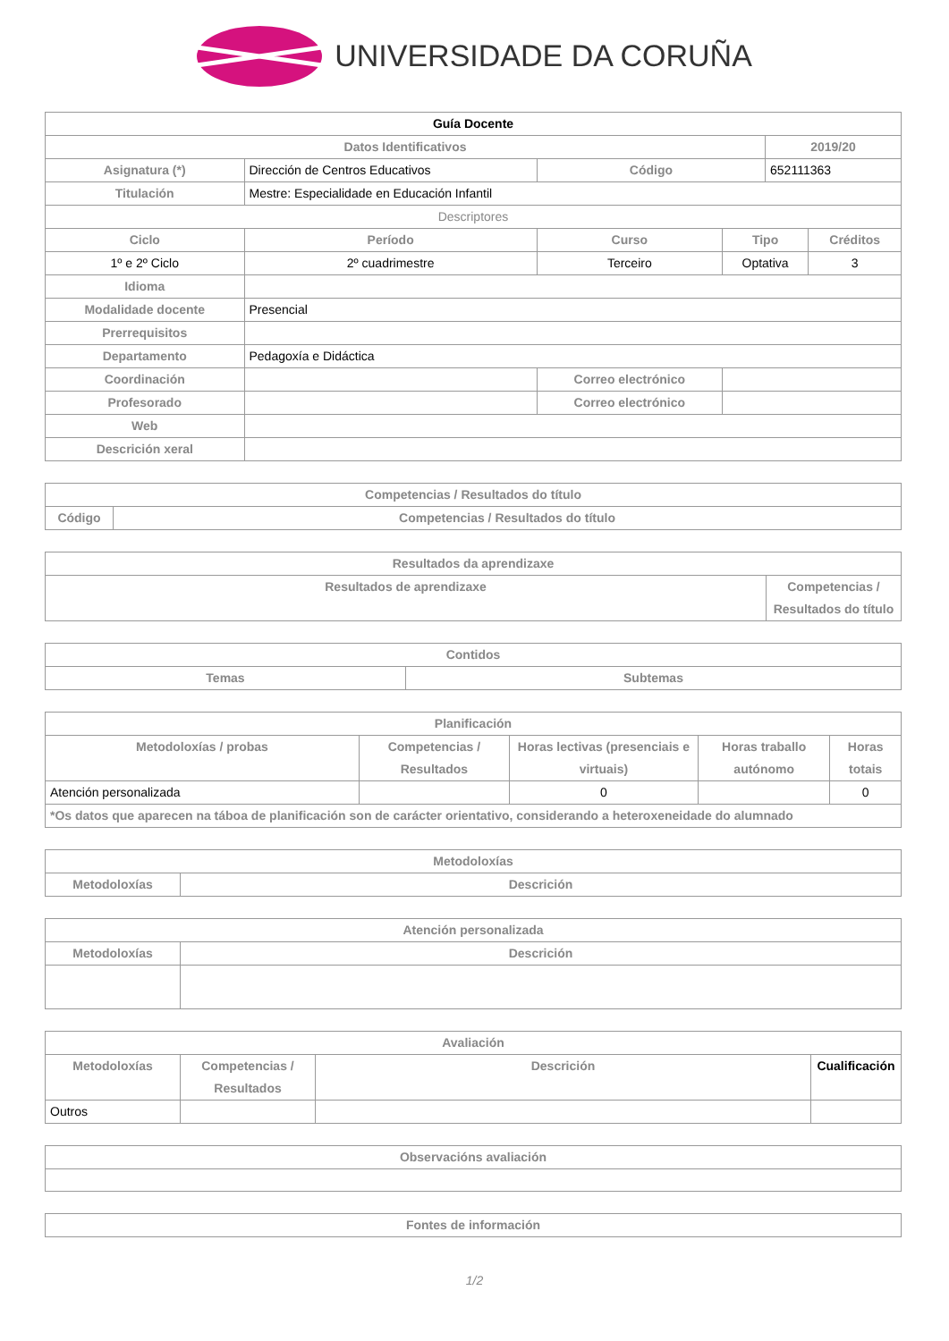UNIVERSIDADE DA CORUÑA
| Guía Docente | | | | | | |
| --- | --- | --- | --- | --- | --- | --- |
| Datos Identificativos | | | | | 2019/20 | |
| Asignatura (*) | Dirección de Centros Educativos | | Código | | 652111363 | |
| Titulación | Mestre: Especialidade en Educación Infantil | | | | | |
| Descriptores | | | | | | |
| Ciclo | Período | Curso | | Tipo | | Créditos |
| 1º e 2º Ciclo | 2º cuadrimestre | Terceiro | | Optativa | | 3 |
| Idioma | | | | | | |
| Modalidade docente | Presencial | | | | | |
| Prerrequisitos | | | | | | |
| Departamento | Pedagoxía e Didáctica | | | | | |
| Coordinación | | | Correo electrónico | | | |
| Profesorado | | | Correo electrónico | | | |
| Web | | | | | | |
| Descrición xeral | | | | | | |
| Competencias / Resultados do título | |
| --- | --- |
| Código | Competencias / Resultados do título |
| Resultados da aprendizaxe | |
| --- | --- |
| Resultados de aprendizaxe | Competencias / Resultados do título |
| Contidos | |
| --- | --- |
| Temas | Subtemas |
| Planificación | | | | |
| --- | --- | --- | --- | --- |
| Metodoloxías / probas | Competencias / Resultados | Horas lectivas (presenciais e virtuais) | Horas traballo autónomo | Horas totais |
| Atención personalizada | | 0 | | 0 |
| *Os datos que aparecen na táboa de planificación son de carácter orientativo, considerando a heteroxeneidade do alumnado | | | | |
| Metodoloxías | |
| --- | --- |
| Metodoloxías | Descrición |
| Atención personalizada | |
| --- | --- |
| Metodoloxías | Descrición |
| Avaliación | | | |
| --- | --- | --- | --- |
| Metodoloxías | Competencias / Resultados | Descrición | Cualificación |
| Outros | | | |
| Observacións avaliación |
| --- |
| Fontes de información |
| --- |
1/2